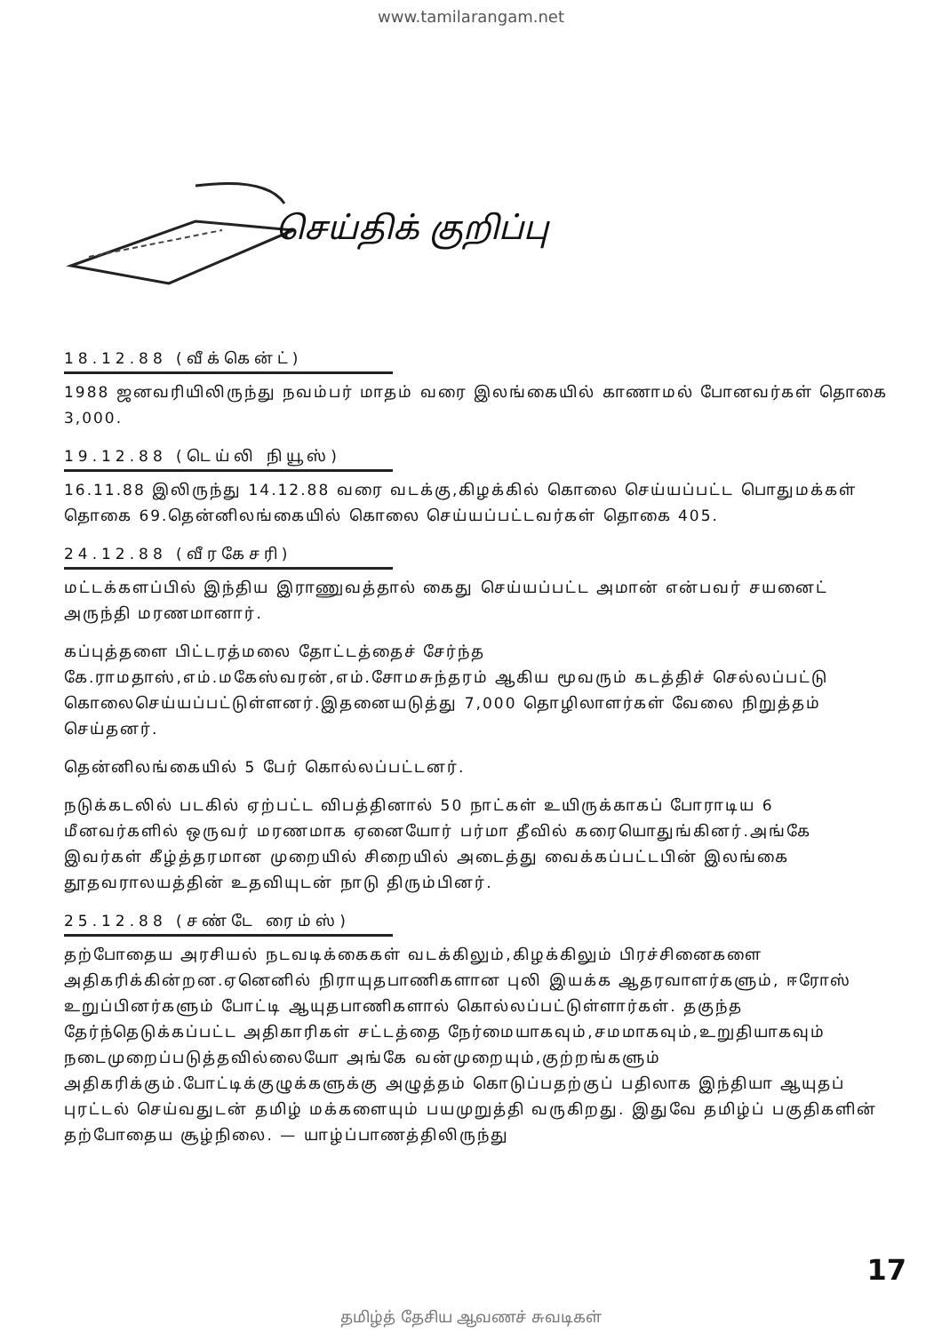www.tamilarangam.net
செய்திக் குறிப்பு
18.12.88 (வீக்கென்ட்)
1988 ஜனவரியிலிருந்து நவம்பர் மாதம் வரை இலங்கையில் காணாமல் போனவர்கள் தொகை 3,000.
19.12.88 (டெய்லி நியூஸ்)
16.11.88 இலிருந்து 14.12.88 வரை வடக்கு,கிழக்கில் கொலை செய்யப்பட்ட பொதுமக்கள் தொகை 69.தென்னிலங்கையில் கொலை செய்யப்பட்டவர்கள் தொகை 405.
24.12.88 (வீரகேசரி)
மட்டக்களப்பில் இந்திய இராணுவத்தால் கைது செய்யப்பட்ட அமான் என்பவர் சயனைட் அருந்தி மரணமானார்.
கப்புத்தளை பிட்டரத்மலை தோட்டத்தைச் சேர்ந்த கே.ராமதாஸ்,எம்.மகேஸ்வரன்,எம்.சோமசுந்தரம் ஆகிய மூவரும் கடத்திச் செல்லப்பட்டு கொலைசெய்யப்பட்டுள்ளனர்.இதனையடுத்து 7,000 தொழிலாளர்கள் வேலை நிறுத்தம் செய்தனர்.
தென்னிலங்கையில் 5 பேர் கொல்லப்பட்டனர்.
நடுக்கடலில் படகில் ஏற்பட்ட விபத்தினால் 50 நாட்கள் உயிருக்காகப் போராடிய 6 மீனவர்களில் ஒருவர் மரணமாக ஏனையோர் பர்மா தீவில் கரையொதுங்கினர்.அங்கே இவர்கள் கீழ்த்தரமான முறையில் சிறையில் அடைத்து வைக்கப்பட்டபின் இலங்கை தூதவராலயத்தின் உதவியுடன் நாடு திரும்பினர்.
25.12.88 (சண்டே ரைம்ஸ்)
தற்போதைய அரசியல் நடவடிக்கைகள் வடக்கிலும்,கிழக்கிலும் பிரச்சினைகளை அதிகரிக்கின்றன.ஏனெனில் நிராயுதபாணிகளான புலி இயக்க ஆதரவாளர்களும், ஈரோஸ் உறுப்பினர்களும் போட்டி ஆயுதபாணிகளால் கொல்லப்பட்டுள்ளார்கள். தகுந்த தேர்ந்தெடுக்கப்பட்ட அதிகாரிகள் சட்டத்தை நேர்மையாகவும்,சமமாகவும்,உறுதியாகவும் நடைமுறைப்படுத்தவில்லையோ அங்கே வன்முறையும்,குற்றங்களும் அதிகரிக்கும்.போட்டிக்குழுக்களுக்கு அழுத்தம் கொடுப்பதற்குப் பதிலாக இந்தியா ஆயுதப் புரட்டல் செய்வதுடன் தமிழ் மக்களையும் பயமுறுத்தி வருகிறது. இதுவே தமிழ்ப் பகுதிகளின் தற்போதைய சூழ்நிலை. — யாழ்ப்பாணத்திலிருந்து
17
தமிழ்த் தேசிய ஆவணச் சுவடிகள்